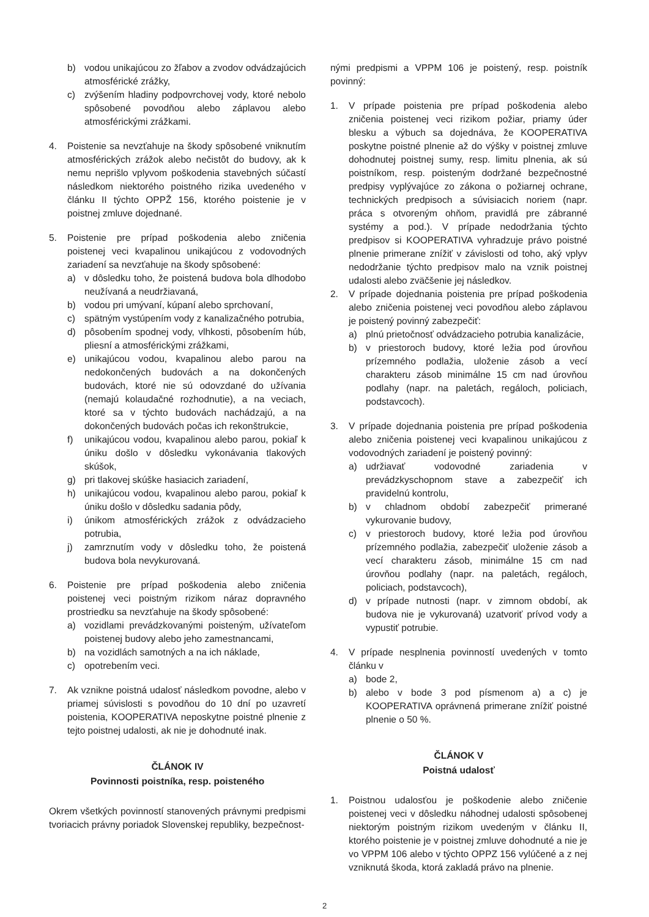b) vodou unikajúcou zo žľabov a zvodov odvádzajúcich atmosférické zrážky,
c) zvýšením hladiny podpovrchovej vody, ktoré nebolo spôsobené povodňou alebo záplavou alebo atmosférickými zrážkami.
4. Poistenie sa nevzťahuje na škody spôsobené vniknutím atmosférických zrážok alebo nečistôt do budovy, ak k nemu neprišlo vplyvom poškodenia stavebných súčastí následkom niektorého poistného rizika uvedeného v článku II týchto OPPŽ 156, ktorého poistenie je v poistnej zmluve dojednané.
5. Poistenie pre prípad poškodenia alebo zničenia poistenej veci kvapalinou unikajúcou z vodovodných zariadení sa nevzťahuje na škody spôsobené:
a) v dôsledku toho, že poistená budova bola dlhodobo neužívaná a neudržiavaná,
b) vodou pri umývaní, kúpaní alebo sprchovaní,
c) spätným vystúpením vody z kanalizačného potrubia,
d) pôsobením spodnej vody, vlhkosti, pôsobením húb, pliesní a atmosférickými zrážkami,
e) unikajúcou vodou, kvapalinou alebo parou na nedokončených budovách a na dokončených budovách, ktoré nie sú odovzdané do užívania (nemajú kolaudačné rozhodnutie), a na veciach, ktoré sa v týchto budovách nachádzajú, a na dokončených budovách počas ich rekonštrukcie,
f) unikajúcou vodou, kvapalinou alebo parou, pokiaľ k úniku došlo v dôsledku vykonávania tlakových skúšok,
g) pri tlakovej skúške hasiacich zariadení,
h) unikajúcou vodou, kvapalinou alebo parou, pokiaľ k úniku došlo v dôsledku sadania pôdy,
i) únikom atmosférických zrážok z odvádzacieho potrubia,
j) zamrznutím vody v dôsledku toho, že poistená budova bola nevykurovaná.
6. Poistenie pre prípad poškodenia alebo zničenia poistenej veci poistným rizikom náraz dopravného prostriedku sa nevzťahuje na škody spôsobené:
a) vozidlami prevádzkovanými poisteným, užívateľom poistenej budovy alebo jeho zamestnancami,
b) na vozidlách samotných a na ich náklade,
c) opotrebením veci.
7. Ak vznikne poistná udalosť následkom povodne, alebo v priamej súvislosti s povodňou do 10 dní po uzavretí poistenia, KOOPERATIVA neposkytne poistné plnenie z tejto poistnej udalosti, ak nie je dohodnuté inak.
ČLÁNOK IV
Povinnosti poistníka, resp. poisteného
Okrem všetkých povinností stanovených právnymi predpismi tvoriacich právny poriadok Slovenskej republiky, bezpečnost-
nými predpismi a VPPM 106 je poistený, resp. poistník povinný:
1. V prípade poistenia pre prípad poškodenia alebo zničenia poistenej veci rizikom požiar, priamy úder blesku a výbuch sa dojednáva, že KOOPERATIVA poskytne poistné plnenie až do výšky v poistnej zmluve dohodnutej poistnej sumy, resp. limitu plnenia, ak sú poistníkom, resp. poisteným dodržané bezpečnostné predpisy vyplývajúce zo zákona o požiarnej ochrane, technických predpisoch a súvisiacich noriem (napr. práca s otvoreným ohňom, pravidlá pre zábranné systémy a pod.). V prípade nedodržania týchto predpisov si KOOPERATIVA vyhradzuje právo poistné plnenie primerane znížiť v závislosti od toho, aký vplyv nedodržanie týchto predpisov malo na vznik poistnej udalosti alebo zväčšenie jej následkov.
2. V prípade dojednania poistenia pre prípad poškodenia alebo zničenia poistenej veci povodňou alebo záplavou je poistený povinný zabezpečiť:
a) plnú prietočnosť odvádzacieho potrubia kanalizácie,
b) v priestoroch budovy, ktoré ležia pod úrovňou prízemného podlažia, uloženie zásob a vecí charakteru zásob minimálne 15 cm nad úrovňou podlahy (napr. na paletách, regáloch, policiach, podstavcoch).
3. V prípade dojednania poistenia pre prípad poškodenia alebo zničenia poistenej veci kvapalinou unikajúcou z vodovodných zariadení je poistený povinný:
a) udržiavať vodovodné zariadenia v prevádzkyschopnom stave a zabezpečiť ich pravidelnú kontrolu,
b) v chladnom období zabezpečiť primerané vykurovanie budovy,
c) v priestoroch budovy, ktoré ležia pod úrovňou prízemného podlažia, zabezpečiť uloženie zásob a vecí charakteru zásob, minimálne 15 cm nad úrovňou podlahy (napr. na paletách, regáloch, policiach, podstavcoch),
d) v prípade nutnosti (napr. v zimnom období, ak budova nie je vykurovaná) uzatvoriť prívod vody a vypustiť potrubie.
4. V prípade nesplnenia povinností uvedených v tomto článku v
a) bode 2,
b) alebo v bode 3 pod písmenom a) a c) je KOOPERATIVA oprávnená primerane znížiť poistné plnenie o 50 %.
ČLÁNOK V
Poistná udalosť
1. Poistnou udalosťou je poškodenie alebo zničenie poistenej veci v dôsledku náhodnej udalosti spôsobenej niektorým poistným rizikom uvedeným v článku II, ktorého poistenie je v poistnej zmluve dohodnuté a nie je vo VPPM 106 alebo v týchto OPPZ 156 vylúčené a z nej vzniknutá škoda, ktorá zakladá právo na plnenie.
2